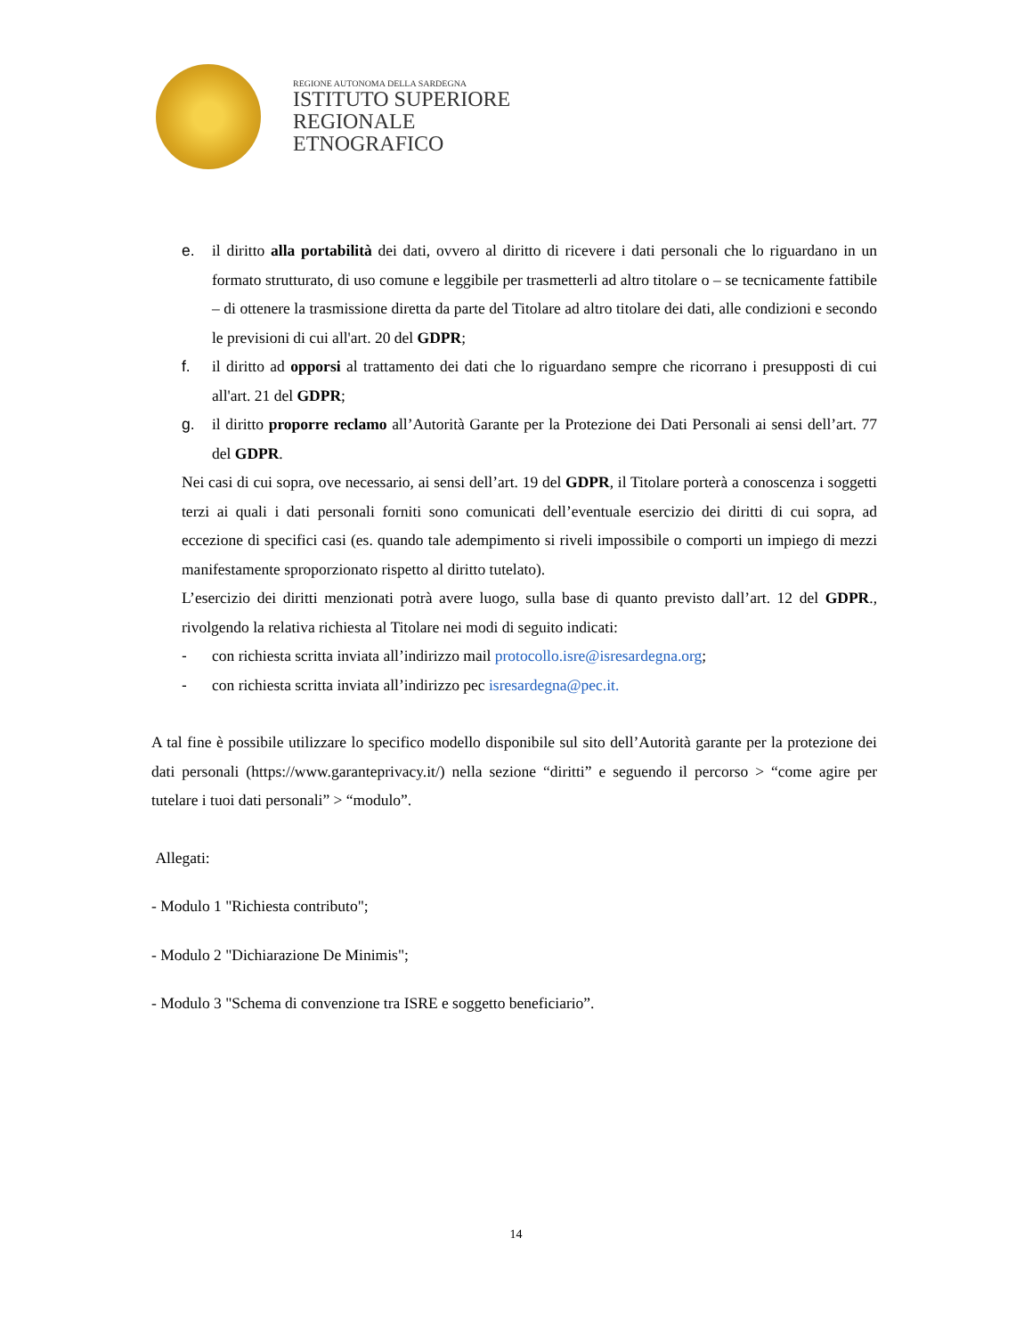REGIONE AUTONOMA DELLA SARDEGNA
ISTITUTO SUPERIORE
REGIONALE
ETNOGRAFICO
e. il diritto alla portabilità dei dati, ovvero al diritto di ricevere i dati personali che lo riguardano in un formato strutturato, di uso comune e leggibile per trasmetterli ad altro titolare o – se tecnicamente fattibile – di ottenere la trasmissione diretta da parte del Titolare ad altro titolare dei dati, alle condizioni e secondo le previsioni di cui all'art. 20 del GDPR;
f. il diritto ad opporsi al trattamento dei dati che lo riguardano sempre che ricorrano i presupposti di cui all'art. 21 del GDPR;
g. il diritto proporre reclamo all’Autorità Garante per la Protezione dei Dati Personali ai sensi dell’art. 77 del GDPR.
Nei casi di cui sopra, ove necessario, ai sensi dell’art. 19 del GDPR, il Titolare porterà a conoscenza i soggetti terzi ai quali i dati personali forniti sono comunicati dell’eventuale esercizio dei diritti di cui sopra, ad eccezione di specifici casi (es. quando tale adempimento si riveli impossibile o comporti un impiego di mezzi manifestamente sproporzionato rispetto al diritto tutelato).
L’esercizio dei diritti menzionati potrà avere luogo, sulla base di quanto previsto dall’art. 12 del GDPR., rivolgendo la relativa richiesta al Titolare nei modi di seguito indicati:
- con richiesta scritta inviata all’indirizzo mail protocollo.isre@isresardegna.org;
- con richiesta scritta inviata all’indirizzo pec isresardegna@pec.it.
A tal fine è possibile utilizzare lo specifico modello disponibile sul sito dell’Autorità garante per la protezione dei dati personali (https://www.garanteprivacy.it/) nella sezione “diritti” e seguendo il percorso > “come agire per tutelare i tuoi dati personali” > “modulo”.
Allegati:
- Modulo 1 "Richiesta contributo";
- Modulo 2 "Dichiarazione De Minimis";
- Modulo 3 "Schema di convenzione tra ISRE e soggetto beneficiario”.
14